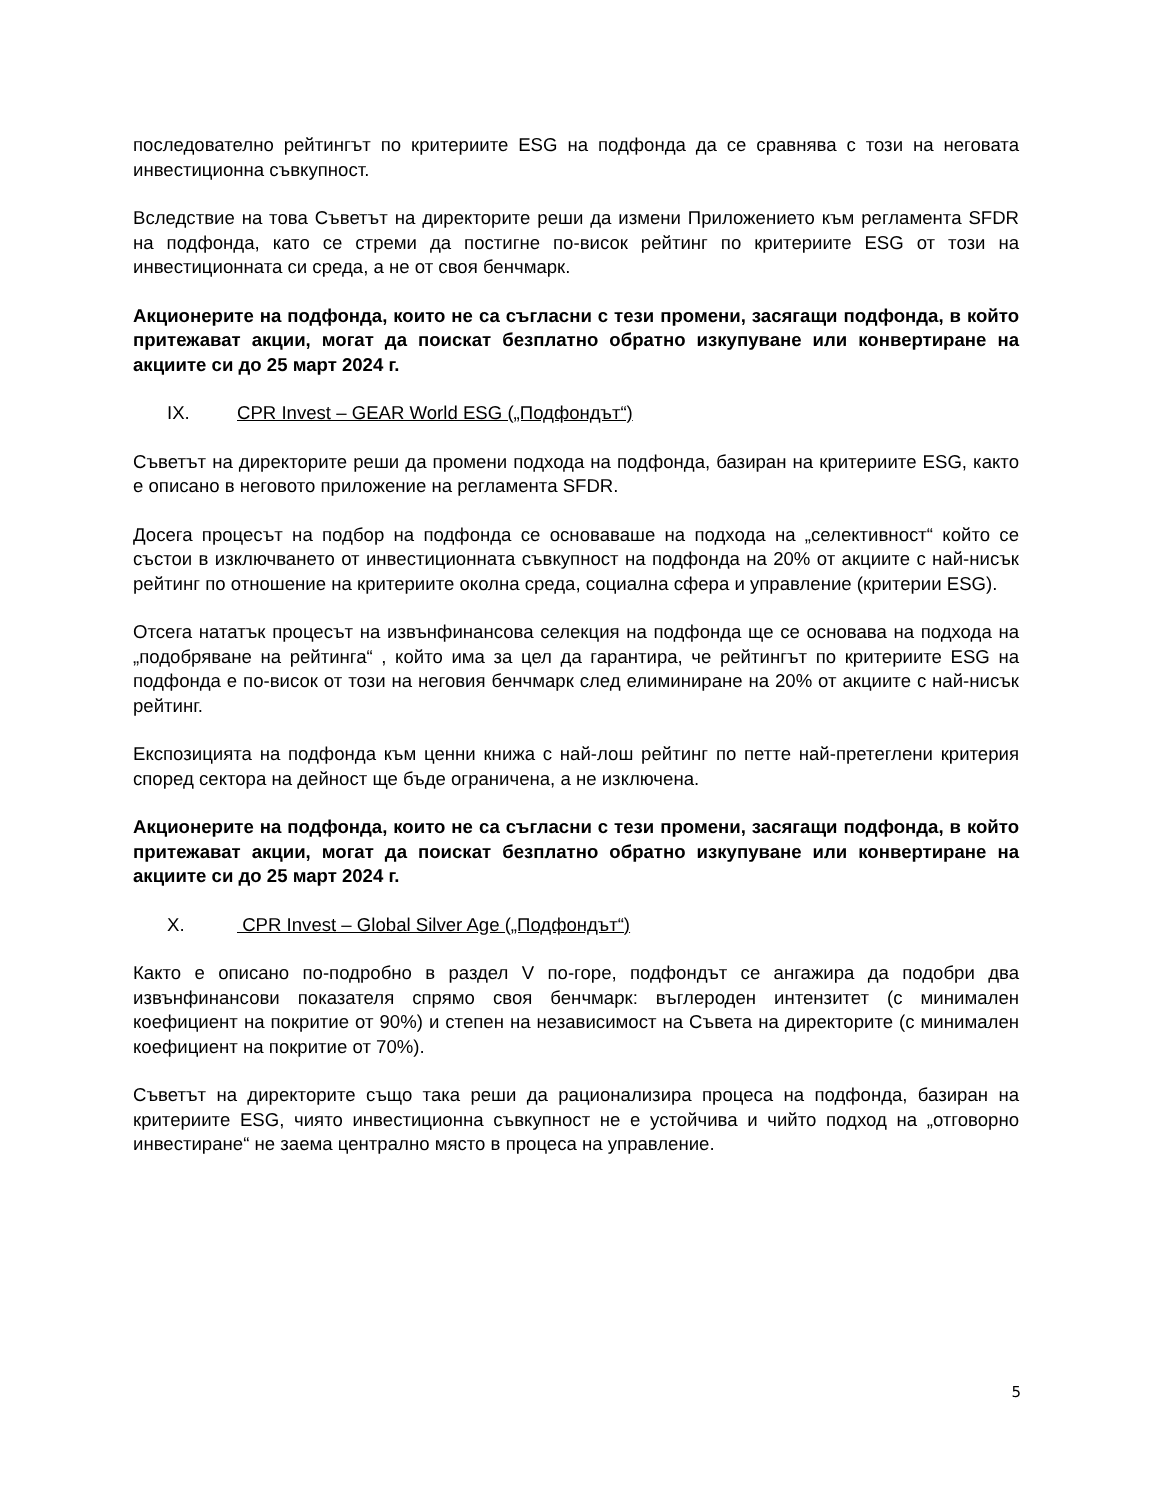последователно рейтингът по критериите ESG на подфонда да се сравнява с този на неговата инвестиционна съвкупност.
Вследствие на това Съветът на директорите реши да измени Приложението към регламента SFDR на подфонда, като се стреми да постигне по-висок рейтинг по критериите ESG от този на инвестиционната си среда, а не от своя бенчмарк.
Акционерите на подфонда, които не са съгласни с тези промени, засягащи подфонда, в който притежават акции, могат да поискат безплатно обратно изкупуване или конвертиране на акциите си до 25 март 2024 г.
IX. CPR Invest – GEAR World ESG („Подфондът“)
Съветът на директорите реши да промени подхода на подфонда, базиран на критериите ESG, както е описано в неговото приложение на регламента SFDR.
Досега процесът на подбор на подфонда се основаваше на подхода на „селективност“ който се състои в изключването от инвестиционната съвкупност на подфонда на 20% от акциите с най-нисък рейтинг по отношение на критериите околна среда, социална сфера и управление (критерии ESG).
Отсега нататък процесът на извънфинансова селекция на подфонда ще се основава на подхода на „подобряване на рейтинга“ , който има за цел да гарантира, че рейтингът по критериите ESG на подфонда е по-висок от този на неговия бенчмарк след елиминиране на 20% от акциите с най-нисък рейтинг.
Експозицията на подфонда към ценни книжа с най-лош рейтинг по петте най-претеглени критерия според сектора на дейност ще бъде ограничена, а не изключена.
Акционерите на подфонда, които не са съгласни с тези промени, засягащи подфонда, в който притежават акции, могат да поискат безплатно обратно изкупуване или конвертиране на акциите си до 25 март 2024 г.
X. CPR Invest – Global Silver Age („Подфондът“)
Както е описано по-подробно в раздел V по-горе, подфондът се ангажира да подобри два извънфинансови показателя спрямо своя бенчмарк: въглероден интензитет (с минимален коефициент на покритие от 90%) и степен на независимост на Съвета на директорите (с минимален коефициент на покритие от 70%).
Съветът на директорите също така реши да рационализира процеса на подфонда, базиран на критериите ESG, чиято инвестиционна съвкупност не е устойчива и чийто подход на „отговорно инвестиране“ не заема централно място в процеса на управление.
5